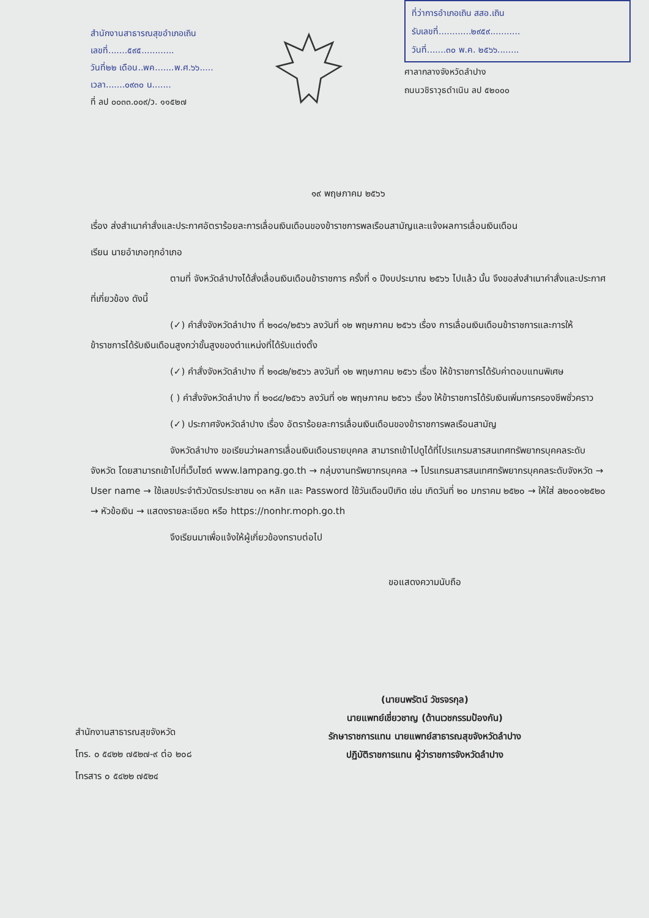สำนักงานสาธารณสุขอำเภอเถิน
เลขที่.......๕๙๕............
วันที่๒๒ เดือน..พค.......พ.ศ.๖๖.....
เวลา.......๐๙๓๐ น.......
ที่ ลป ๐๐๓๓.๐๐๙/ว. ๑๑๕๒๗
ที่ว่าการอำเภอเถิน สสอ.เถิน
รับเลขที่............๒๙๕๙...........
วันที่.......๓๐ พ.ค. ๒๕๖๖........
ศาลากลางจังหวัดลำปาง
ถนนวชิราวุธดำเนิน ลป ๕๒๐๐๐
๑๙ พฤษภาคม ๒๕๖๖
เรื่อง ส่งสำเนาคำสั่งและประกาศอัตราร้อยละการเลื่อนเงินเดือนของข้าราชการพลเรือนสามัญและแจ้งผลการเลื่อนเงินเดือน
เรียน นายอำเภอทุกอำเภอ
ตามที่ จังหวัดลำปางได้สั่งเลื่อนเงินเดือนข้าราชการ ครั้งที่ ๑ ปีงบประมาณ ๒๕๖๖ ไปแล้ว นั้น จึงขอส่งสำเนาคำสั่งและประกาศที่เกี่ยวข้อง ดังนี้
(✓) คำสั่งจังหวัดลำปาง ที่ ๒๑๘๑/๒๕๖๖ ลงวันที่ ๑๒ พฤษภาคม ๒๕๖๖ เรื่อง การเลื่อนเงินเดือนข้าราชการและการให้ข้าราชการได้รับเงินเดือนสูงกว่าขั้นสูงของตำแหน่งที่ได้รับแต่งตั้ง
(✓) คำสั่งจังหวัดลำปาง ที่ ๒๑๘๒/๒๕๖๖ ลงวันที่ ๑๒ พฤษภาคม ๒๕๖๖ เรื่อง ให้ข้าราชการได้รับค่าตอบแทนพิเศษ
( ) คำสั่งจังหวัดลำปาง ที่ ๒๑๘๔/๒๕๖๖ ลงวันที่ ๑๒ พฤษภาคม ๒๕๖๖ เรื่อง ให้ข้าราชการได้รับเงินเพิ่มการครองชีพชั่วคราว
(✓) ประกาศจังหวัดลำปาง เรื่อง อัตราร้อยละการเลื่อนเงินเดือนของข้าราชการพลเรือนสามัญ
จังหวัดลำปาง ขอเรียนว่าผลการเลื่อนเงินเดือนรายบุคคล สามารถเข้าไปดูได้ที่โปรแกรมสารสนเทศทรัพยากรบุคคลระดับจังหวัด โดยสามารถเข้าไปที่เว็บไซต์ www.lampang.go.th → กลุ่มงานทรัพยากรบุคคล → โปรแกรมสารสนเทศทรัพยากรบุคคลระดับจังหวัด → User name → ใช้เลขประจำตัวบัตรประชาชน ๑๓ หลัก และ Password ใช้วันเดือนปีเกิด เช่น เกิดวันที่ ๒๐ มกราคม ๒๕๒๐ → ให้ใส่ a๒๐๐๑๒๕๒๐ → หัวข้อเงิน → แสดงรายละเอียด หรือ https://nonhr.moph.go.th
จึงเรียนมาเพื่อแจ้งให้ผู้เกี่ยวข้องทราบต่อไป
ขอแสดงความนับถือ
(นายนพรัตน์ วัชรจรกุล)
นายแพทย์เชี่ยวชาญ (ด้านเวชกรรมป้องกัน)
รักษาราชการแทน นายแพทย์สาธารณสุขจังหวัดลำปาง
ปฏิบัติราชการแทน ผู้ว่าราชการจังหวัดลำปาง
สำนักงานสาธารณสุขจังหวัด
โทร. ๐ ๕๔๒๒ ๗๕๒๗-๙ ต่อ ๒๐๘
โทรสาร ๐ ๕๔๒๒ ๗๕๒๔